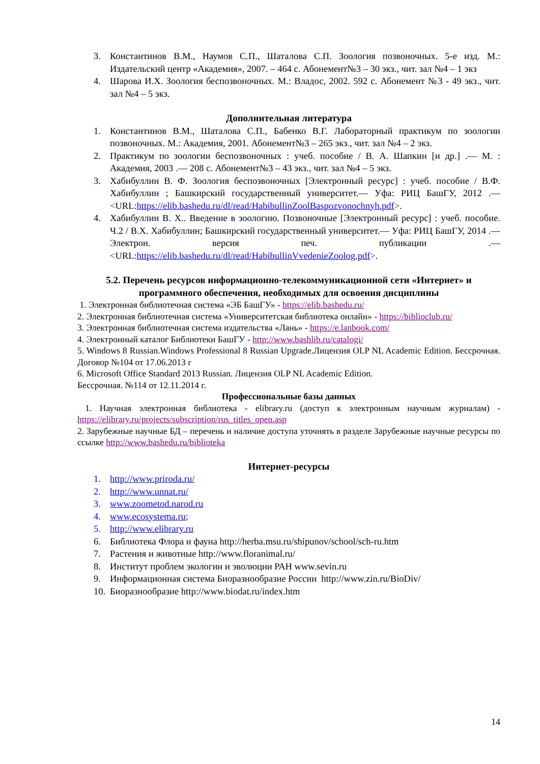3. Константинов В.М., Наумов С.П., Шаталова С.П. Зоология позвоночных. 5-е изд. М.: Издательский центр «Академия», 2007. – 464 с. Абонемент№3 – 30 экз., чит. зал №4 – 1 экз
4. Шарова И.Х. Зоология беспозвоночных. М.: Владос, 2002. 592 с. Абонемент №3 - 49 экз., чит. зал №4 – 5 экз.
Дополнительная литература
1. Константинов В.М., Шаталова С.П., Бабенко В.Г. Лабораторный практикум по зоологии позвоночных. М.: Академия, 2001. Абонемент№3 – 265 экз., чит. зал №4 – 2 экз.
2. Практикум по зоологии беспозвоночных : учеб. пособие / В. А. Шапкин [и др.] .— М. : Академия, 2003 .— 208 с. Абонемент№3 – 43 экз., чит. зал №4 – 5 экз.
3. Хабибуллин В. Ф. Зоология беспозвоночных [Электронный ресурс] : учеб. пособие / В.Ф. Хабибуллин ; Башкирский государственный университет.— Уфа: РИЦ БашГУ, 2012 .— <URL:https://elib.bashedu.ru/dl/read/HabibullinZoolBaspozvonochnyh.pdf>.
4. Хабибуллин В. Х.. Введение в зоологию. Позвоночные [Электронный ресурс] : учеб. пособие. Ч.2 / В.Х. Хабибуллин; Башкирский государственный университет.— Уфа: РИЦ БашГУ, 2014 .— Электрон. версия печ. публикации .— <URL:https://elib.bashedu.ru/dl/read/HabibullinVvedenieZoolog.pdf>.
5.2. Перечень ресурсов информационно-телекоммуникационной сети «Интернет» и программного обеспечения, необходимых для освоения дисциплины
1. Электронная библиотечная система «ЭБ БашГУ» - https://elib.bashedu.ru/
2. Электронная библиотечная система «Университетская библиотека онлайн» - https://biblioclub.ru/
3. Электронная библиотечная система издательства «Лань» - https://e.lanbook.com/
4. Электронный каталог Библиотеки БашГУ - http://www.bashlib.ru/catalogi/
5. Windows 8 Russian.Windows Professional 8 Russian Upgrade.Лицензия OLP NL Academic Edition. Бессрочная. Договор №104 от 17.06.2013 г
6. Microsoft Office Standard 2013 Russian. Лицензия OLP NL Academic Edition.
Бессрочная. №114 от 12.11.2014 г.
Профессиональные базы данных
1. Научная электронная библиотека - elibrary.ru (доступ к электронным научным журналам) - https://elibrary.ru/projects/subscription/rus_titles_open.asp
2. Зарубежные научные БД – перечень и наличие доступа уточнять в разделе Зарубежные научные ресурсы по ссылке http://www.bashedu.ru/biblioteka
Интернет-ресурсы
1. http://www.priroda.ru/
2. http://www.unnat.ru/
3. www.zoometod.narod.ru
4. www.ecosystema.ru;
5. http://www.elibrary.ru
6. Библиотека Флора и фауна http://herba.msu.ru/shipunov/school/sch-ru.htm
7. Растения и животные http://www.floranimal.ru/
8. Институт проблем экологии и эволюции РАН www.sevin.ru
9. Информационная система Биоразнообразие России http://www.zin.ru/BioDiv/
10. Биоразнообразие http://www.biodat.ru/index.htm
14